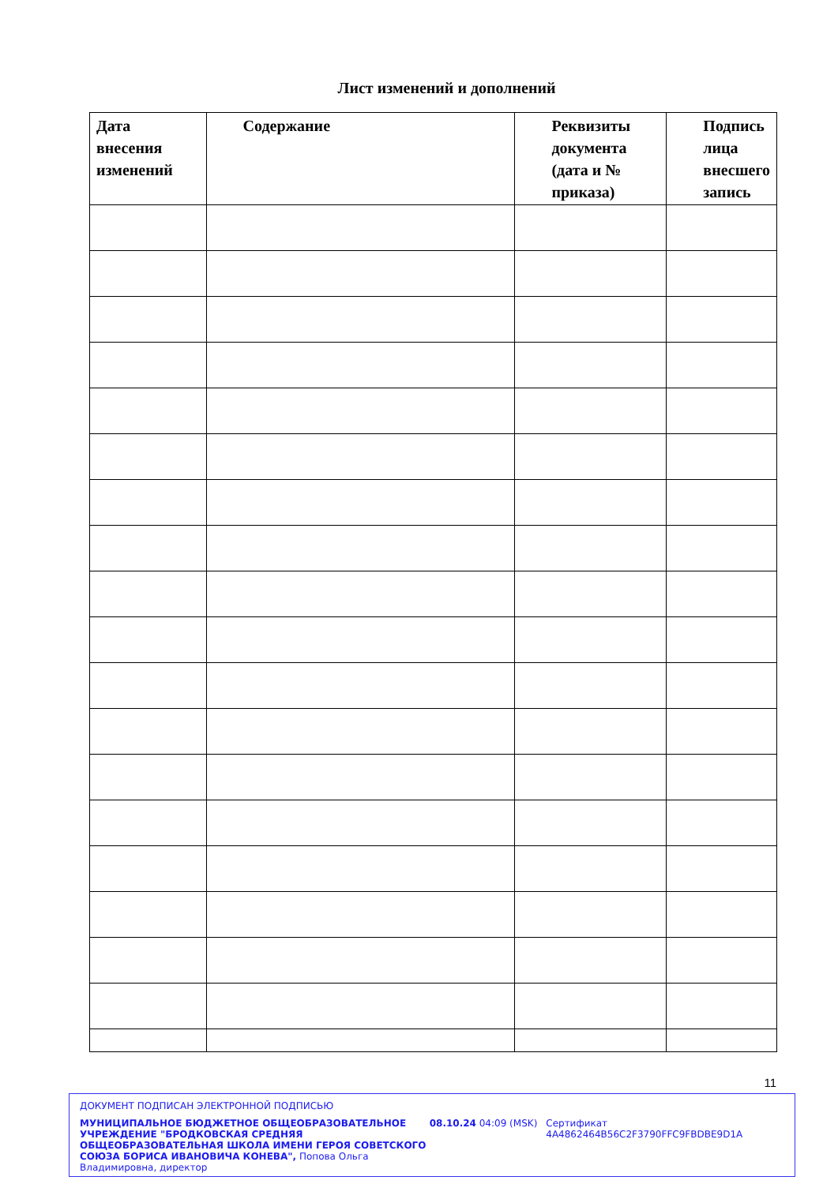Лист изменений и дополнений
| Дата внесения изменений | Содержание | Реквизиты документа (дата и № приказа) | Подпись лица внесшего запись |
| --- | --- | --- | --- |
11
ДОКУМЕНТ ПОДПИСАН ЭЛЕКТРОННОЙ ПОДПИСЬЮ
МУНИЦИПАЛЬНОЕ БЮДЖЕТНОЕ ОБЩЕОБРАЗОВАТЕЛЬНОЕ УЧРЕЖДЕНИЕ "БРОДКОВСКАЯ СРЕДНЯЯ ОБЩЕОБРАЗОВАТЕЛЬНАЯ ШКОЛА ИМЕНИ ГЕРОЯ СОВЕТСКОГО СОЮЗА БОРИСА ИВАНОВИЧА КОНЕВА", Попова Ольга Владимировна, директор
08.10.24 04:09 (MSK) Сертификат 4A4862464B56C2F3790FFC9FBDBE9D1A